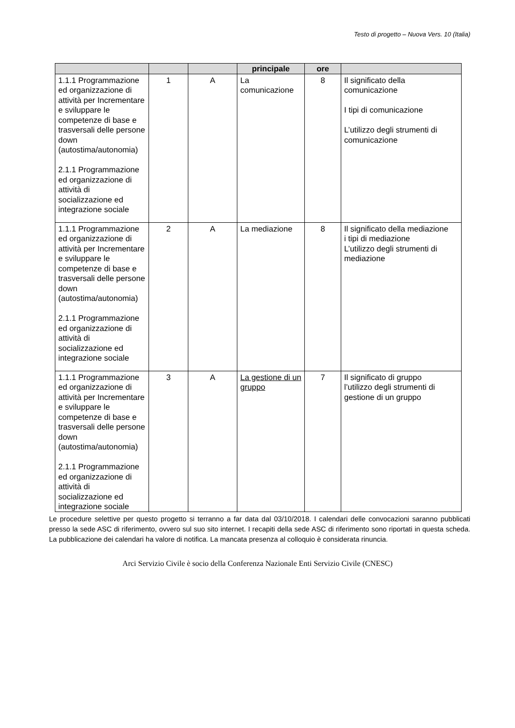Testo di progetto – Nuova Vers. 10 (Italia)
| | | | principale | ore | |
| --- | --- | --- | --- | --- | --- |
| 1.1.1 Programmazione ed organizzazione di attività per Incrementare e sviluppare le competenze di base e trasversali delle persone down (autostima/autonomia) 2.1.1 Programmazione ed organizzazione di attività di socializzazione ed integrazione sociale | 1 | A | La comunicazione | 8 | Il significato della comunicazione I tipi di comunicazione L’utilizzo degli strumenti di comunicazione |
| 1.1.1 Programmazione ed organizzazione di attività per Incrementare e sviluppare le competenze di base e trasversali delle persone down (autostima/autonomia) 2.1.1 Programmazione ed organizzazione di attività di socializzazione ed integrazione sociale | 2 | A | La mediazione | 8 | Il significato della mediazione i tipi di mediazione L’utilizzo degli strumenti di mediazione |
| 1.1.1 Programmazione ed organizzazione di attività per Incrementare e sviluppare le competenze di base e trasversali delle persone down (autostima/autonomia) 2.1.1 Programmazione ed organizzazione di attività di socializzazione ed integrazione sociale | 3 | A | La gestione di un gruppo | 7 | Il significato di gruppo l’utilizzo degli strumenti di gestione di un gruppo |
Le procedure selettive per questo progetto si terranno a far data dal 03/10/2018. I calendari delle convocazioni saranno pubblicati presso la sede ASC di riferimento, ovvero sul suo sito internet. I recapiti della sede ASC di riferimento sono riportati in questa scheda. La pubblicazione dei calendari ha valore di notifica. La mancata presenza al colloquio è considerata rinuncia.
Arci Servizio Civile è socio della Conferenza Nazionale Enti Servizio Civile (CNESC)